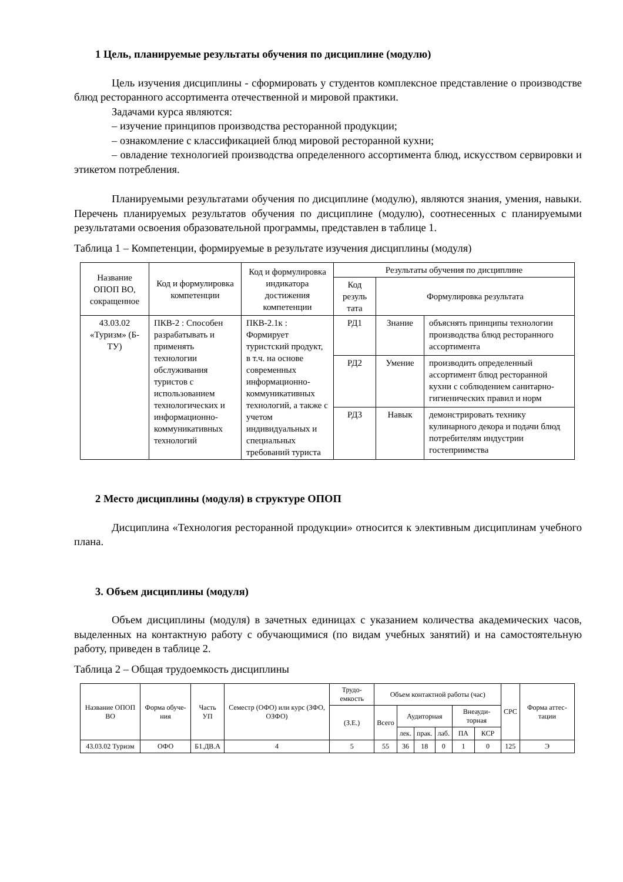1 Цель, планируемые результаты обучения по дисциплине (модулю)
Цель изучения дисциплины - сформировать у студентов комплексное представление о производстве блюд ресторанного ассортимента отечественной и мировой практики.
Задачами курса являются:
– изучение принципов производства ресторанной продукции;
– ознакомление с классификацией блюд мировой ресторанной кухни;
– овладение технологией производства определенного ассортимента блюд, искусством сервировки и этикетом потребления.
Планируемыми результатами обучения по дисциплине (модулю), являются знания, умения, навыки. Перечень планируемых результатов обучения по дисциплине (модулю), соотнесенных с планируемыми результатами освоения образовательной программы, представлен в таблице 1.
Таблица 1 – Компетенции, формируемые в результате изучения дисциплины (модуля)
| Название ОПОП ВО, сокращенное | Код и формулировка компетенции | Код и формулировка индикатора достижения компетенции | Результаты обучения по дисциплине | | |
| --- | --- | --- | --- | --- | --- |
| | | | Код резуль тата | Формулировка результата | |
| 43.03.02 «Туризм» (Б-ТУ) | ПКВ-2 : Способен разрабатывать и применять технологии обслуживания туристов с использованием технологических и информационно-коммуникативных технологий | ПКВ-2.1к : Формирует туристский продукт, в т.ч. на основе современных информационно-коммуникативных технологий, а также с учетом индивидуальных и специальных требований туриста | РД1 | Знание | объяснять принципы технологии производства блюд ресторанного ассортимента |
| | | | РД2 | Умение | производить определенный ассортимент блюд ресторанной кухни с соблюдением санитарно-гигиенических правил и норм |
| | | | РД3 | Навык | демонстрировать технику кулинарного декора и подачи блюд потребителям индустрии гостеприимства |
2 Место дисциплины (модуля) в структуре ОПОП
Дисциплина «Технология ресторанной продукции» относится к элективным дисциплинам учебного плана.
3. Объем дисциплины (модуля)
Объем дисциплины (модуля) в зачетных единицах с указанием количества академических часов, выделенных на контактную работу с обучающимися (по видам учебных занятий) и на самостоятельную работу, приведен в таблице 2.
Таблица 2 – Общая трудоемкость дисциплины
| Название ОПОП ВО | Форма обуче-ния | Часть УП | Семестр (ОФО) или курс (ЗФО, ОЗФО) | Трудо-емкость | Объем контактной работы (час) | | | | | | СРС | Форма аттес-тации |
| --- | --- | --- | --- | --- | --- | --- | --- | --- | --- | --- | --- | --- |
| | | | | (З.Е.) | Всего | Аудиторная | | | Внеауди-торная | | | |
| | | | | | | лек. | прак. | лаб. | ПА | КСР | | |
| 43.03.02 Туризм | ОФО | Б1.ДВ.А | 4 | 5 | 55 | 36 | 18 | 0 | 1 | 0 | 125 | Э |